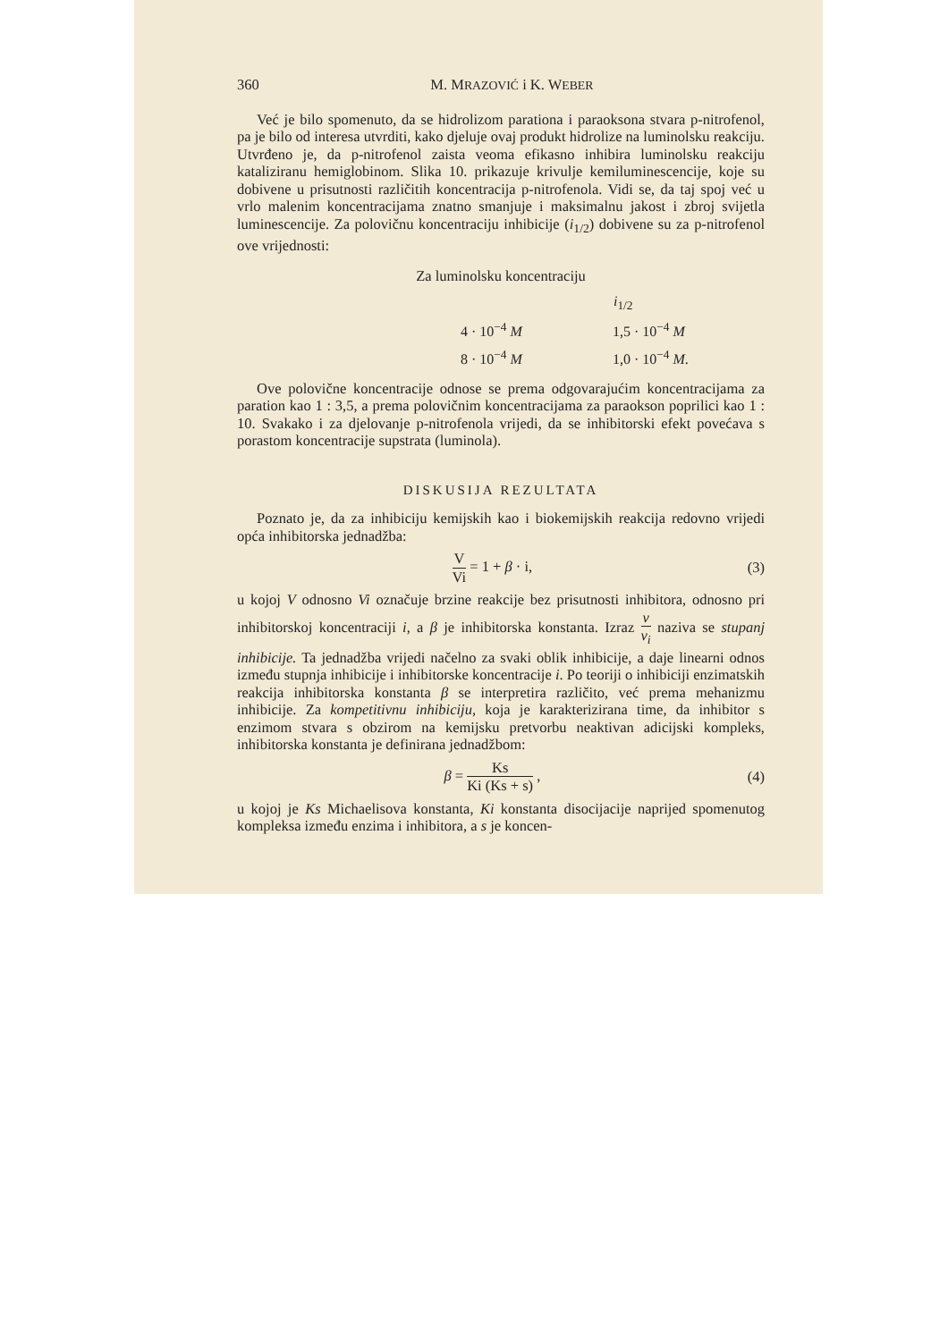360 M. MRAZOVIĆ i K. WEBER
Već je bilo spomenuto, da se hidrolizom parationa i paraoksona stvara p-nitrofenol, pa je bilo od interesa utvrditi, kako djeluje ovaj produkt hidrolize na luminolsku reakciju. Utvrđeno je, da p-nitrofenol zaista veoma efikasno inhibira luminolsku reakciju kataliziranu hemiglobinom. Slika 10. prikazuje krivulje kemiluminescencije, koje su dobivene u prisutnosti različitih koncentracija p-nitrofenola. Vidi se, da taj spoj već u vrlo malenim koncentracijama znatno smanjuje i maksimalnu jakost i zbroj svijetla luminescencije. Za polovičnu koncentraciju inhibicije (i<sub>1/2</sub>) dobivene su za p-nitrofenol ove vrijednosti:
Za luminolsku koncentraciju
| | i<sub>1/2</sub> |
| --- | --- |
| 4 · 10<sup>−4</sup> M | 1,5 · 10<sup>−4</sup> M |
| 8 · 10<sup>−4</sup> M | 1,0 · 10<sup>−4</sup> M . |
Ove polovične koncentracije odnose se prema odgovarajućim koncentracijama za paration kao 1 : 3,5, a prema polovičnim koncentracijama za paraokson poprilici kao 1 : 10. Svakako i za djelovanje p-nitrofenola vrijedi, da se inhibitorski efekt povećava s porastom koncentracije supstrata (luminola).
DISKUSIJA REZULTATA
Poznato je, da za inhibiciju kemijskih kao i biokemijskih reakcija redovno vrijedi opća inhibitorska jednadžba:
V Vi = 1 + β · i, (3)
u kojoj V odnosno Vi označuje brzine reakcije bez prisutnosti inhibitora, odnosno pri inhibitorskoj koncentraciji i, a β je inhibitorska konstanta. Izraz v v<sub>i</sub> naziva se stupanj inhibicije. Ta jednadžba vrijedi načelno za svaki oblik inhibicije, a daje linearni odnos između stupnja inhibicije i inhibitorske koncentracije i. Po teoriji o inhibiciji enzimatskih reakcija inhibitorska konstanta β se interpretira različito, već prema mehanizmu inhibicije. Za kompetitivnu inhibiciju, koja je karakterizirana time, da inhibitor s enzimom stvara s obzirom na kemijsku pretvorbu neaktivan adicijski kompleks, inhibitorska konstanta je definirana jednadžbom:
β = Ks Ki (Ks + s) , (4)
u kojoj je Ks Michaelisova konstanta, Ki konstanta disocijacije naprijed spomenutog kompleksa između enzima i inhibitora, a s je koncen-